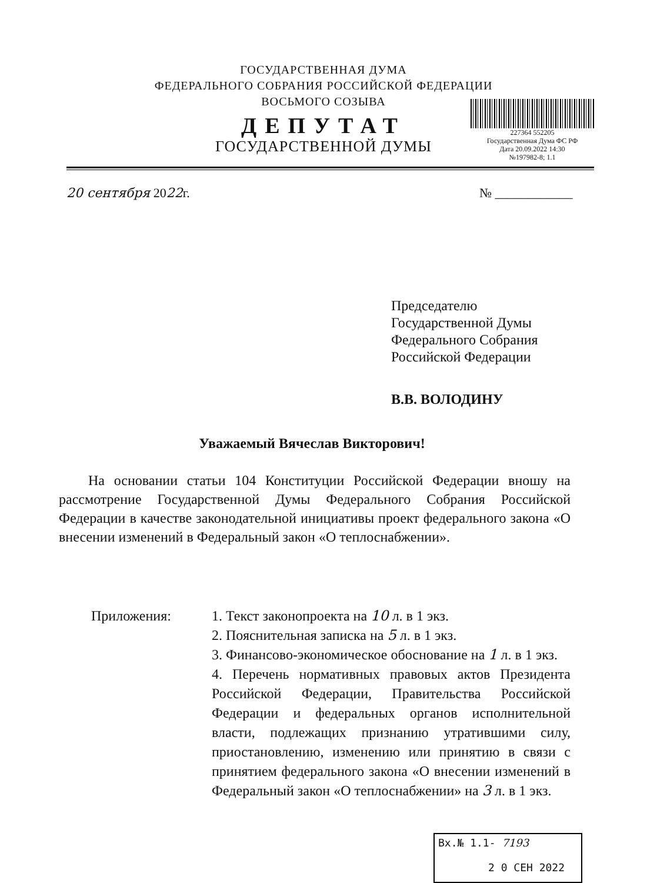ГОСУДАРСТВЕННАЯ ДУМА
ФЕДЕРАЛЬНОГО СОБРАНИЯ РОССИЙСКОЙ ФЕДЕРАЦИИ
ВОСЬМОГО СОЗЫВА
ДЕПУТАТ
ГОСУДАРСТВЕННОЙ ДУМЫ
227364 552205
Государственная Дума ФС РФ
Дата 20.09.2022 14:30
№197982-8; 1.1
20 сентября 2022г. № ____________
Председателю
Государственной Думы
Федерального Собрания
Российской Федерации
В.В. ВОЛОДИНУ
Уважаемый Вячеслав Викторович!
На основании статьи 104 Конституции Российской Федерации вношу на рассмотрение Государственной Думы Федерального Собрания Российской Федерации в качестве законодательной инициативы проект федерального закона «О внесении изменений в Федеральный закон «О теплоснабжении».
Приложения: 1. Текст законопроекта на 10 л. в 1 экз.
2. Пояснительная записка на 5 л. в 1 экз.
3. Финансово-экономическое обоснование на 1 л. в 1 экз.
4. Перечень нормативных правовых актов Президента Российской Федерации, Правительства Российской Федерации и федеральных органов исполнительной власти, подлежащих признанию утратившими силу, приостановлению, изменению или принятию в связи с принятием федерального закона «О внесении изменений в Федеральный закон «О теплоснабжении» на 3 л. в 1 экз.
Вх.№ 1.1- 7193
2 0 СЕН 2022